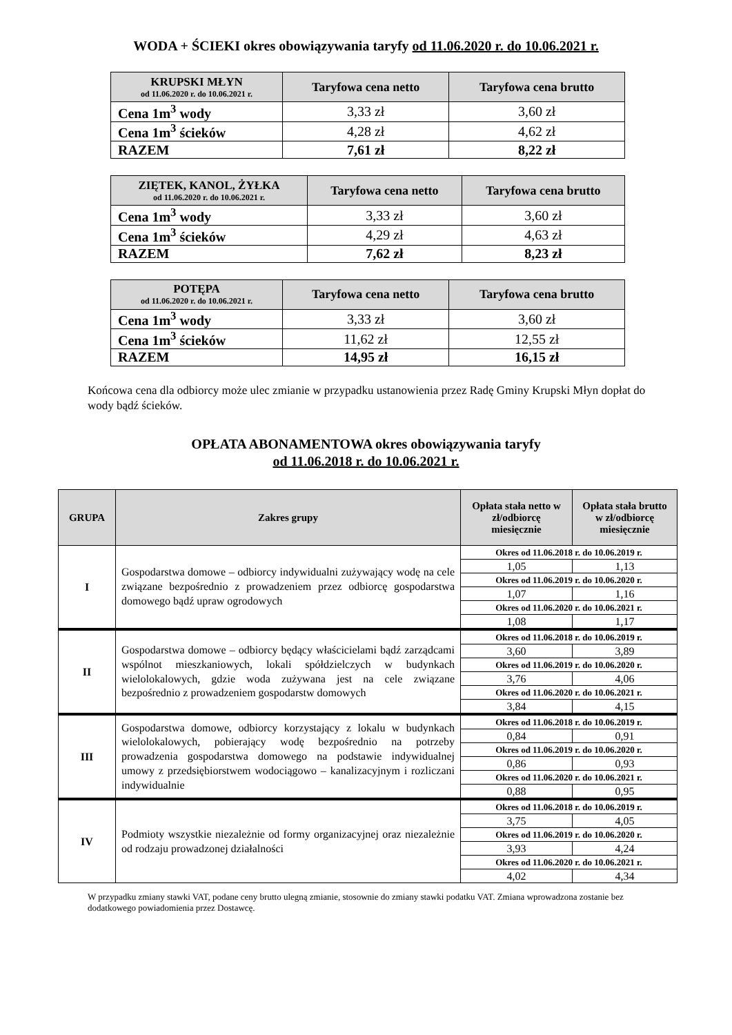WODA + ŚCIEKI okres obowiązywania taryfy od 11.06.2020 r. do 10.06.2021 r.
| KRUPSKI MŁYN od 11.06.2020 r. do 10.06.2021 r. | Taryfowa cena netto | Taryfowa cena brutto |
| --- | --- | --- |
| Cena 1m<sup>3</sup> wody | 3,33 zł | 3,60 zł |
| Cena 1m<sup>3</sup> ścieków | 4,28 zł | 4,62 zł |
| RAZEM | 7,61 zł | 8,22 zł |
| ZIĘTEK, KANOL, ŻYŁKA od 11.06.2020 r. do 10.06.2021 r. | Taryfowa cena netto | Taryfowa cena brutto |
| --- | --- | --- |
| Cena 1m<sup>3</sup> wody | 3,33 zł | 3,60 zł |
| Cena 1m<sup>3</sup> ścieków | 4,29 zł | 4,63 zł |
| RAZEM | 7,62 zł | 8,23 zł |
| POTĘPA od 11.06.2020 r. do 10.06.2021 r. | Taryfowa cena netto | Taryfowa cena brutto |
| --- | --- | --- |
| Cena 1m<sup>3</sup> wody | 3,33 zł | 3,60 zł |
| Cena 1m<sup>3</sup> ścieków | 11,62 zł | 12,55 zł |
| RAZEM | 14,95 zł | 16,15 zł |
Końcowa cena dla odbiorcy może ulec zmianie w przypadku ustanowienia przez Radę Gminy Krupski Młyn dopłat do wody bądź ścieków.
OPŁATA ABONAMENTOWA okres obowiązywania taryfy
od 11.06.2018 r. do 10.06.2021 r.
| GRUPA | Zakres grupy | Opłata stała netto w zł/odbiorcę miesięcznie | Opłata stała brutto w zł/odbiorcę miesięcznie |
| --- | --- | --- | --- |
| I | Gospodarstwa domowe – odbiorcy indywidualni zużywający wodę na cele związane bezpośrednio z prowadzeniem przez odbiorcę gospodarstwa domowego bądź upraw ogrodowych | Okres od 11.06.2018 r. do 10.06.2019 r. | |
| | | 1,05 | 1,13 |
| | | Okres od 11.06.2019 r. do 10.06.2020 r. | |
| | | 1,07 | 1,16 |
| | | Okres od 11.06.2020 r. do 10.06.2021 r. | |
| | | 1,08 | 1,17 |
| II | Gospodarstwa domowe – odbiorcy będący właścicielami bądź zarządcami wspólnot mieszkaniowych, lokali spółdzielczych w budynkach wielolokalowych, gdzie woda zużywana jest na cele związane bezpośrednio z prowadzeniem gospodarstw domowych | Okres od 11.06.2018 r. do 10.06.2019 r. | |
| | | 3,60 | 3,89 |
| | | Okres od 11.06.2019 r. do 10.06.2020 r. | |
| | | 3,76 | 4,06 |
| | | Okres od 11.06.2020 r. do 10.06.2021 r. | |
| | | 3,84 | 4,15 |
| III | Gospodarstwa domowe, odbiorcy korzystający z lokalu w budynkach wielolokalowych, pobierający wodę bezpośrednio na potrzeby prowadzenia gospodarstwa domowego na podstawie indywidualnej umowy z przedsiębiorstwem wodociągowo – kanalizacyjnym i rozliczani indywidualnie | Okres od 11.06.2018 r. do 10.06.2019 r. | |
| | | 0,84 | 0,91 |
| | | Okres od 11.06.2019 r. do 10.06.2020 r. | |
| | | 0,86 | 0,93 |
| | | Okres od 11.06.2020 r. do 10.06.2021 r. | |
| | | 0,88 | 0,95 |
| IV | Podmioty wszystkie niezależnie od formy organizacyjnej oraz niezależnie od rodzaju prowadzonej działalności | Okres od 11.06.2018 r. do 10.06.2019 r. | |
| | | 3,75 | 4,05 |
| | | Okres od 11.06.2019 r. do 10.06.2020 r. | |
| | | 3,93 | 4,24 |
| | | Okres od 11.06.2020 r. do 10.06.2021 r. | |
| | | 4,02 | 4,34 |
W przypadku zmiany stawki VAT, podane ceny brutto ulegną zmianie, stosownie do zmiany stawki podatku VAT. Zmiana wprowadzona zostanie bez dodatkowego powiadomienia przez Dostawcę.